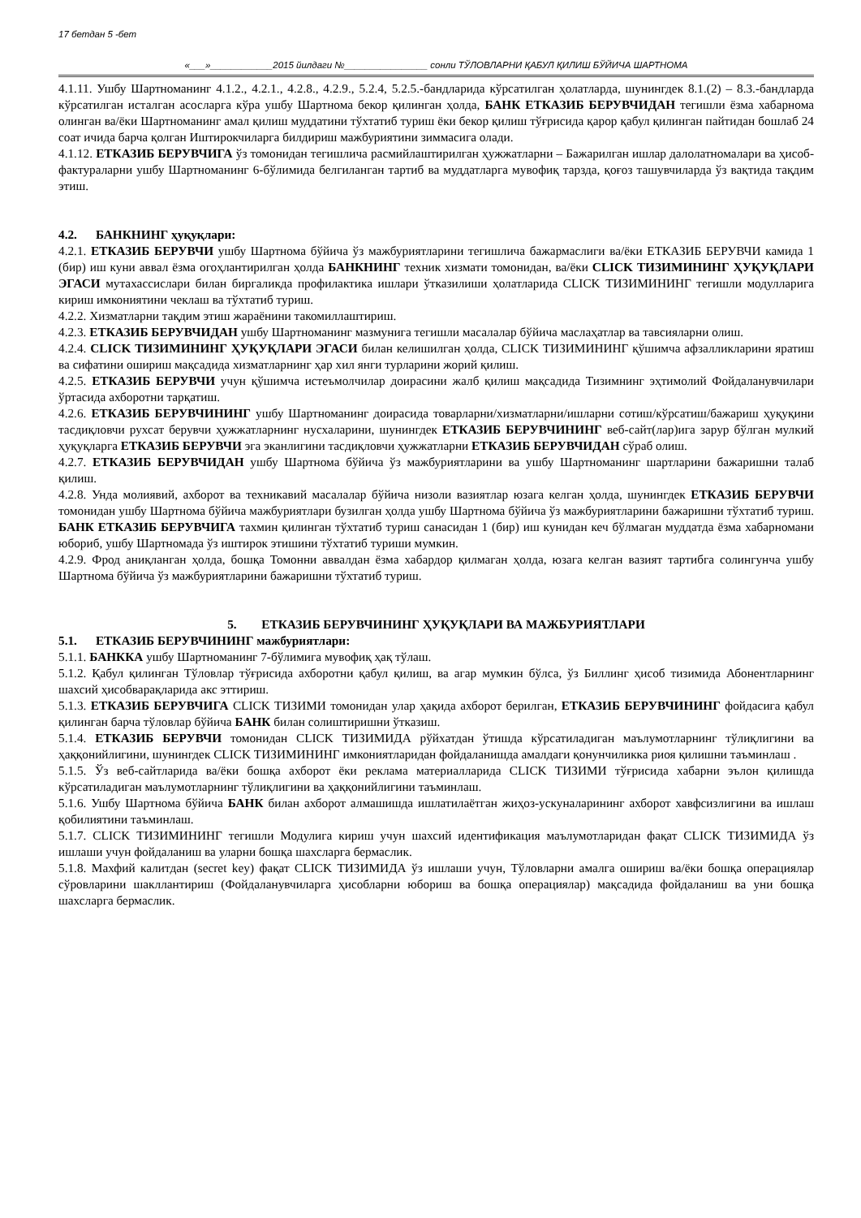17 бетдан 5 -бет
«___»____________2015 йилдаги №________________ сонли ТЎЛОВЛАРНИ ҚАБУЛ ҚИЛИШ БЎЙИЧА ШАРТНОМА
4.1.11. Ушбу Шартноманинг 4.1.2., 4.2.1., 4.2.8., 4.2.9., 5.2.4, 5.2.5.-бандларида кўрсатилган ҳолатларда, шунингдек 8.1.(2) – 8.3.-бандларда кўрсатилган исталган асосларга кўра ушбу Шартнома бекор қилинган ҳолда, БАНК ЕТКАЗИБ БЕРУВЧИДАН тегишли ёзма хабарнома олинган ва/ёки Шартноманинг амал қилиш муддатини тўхтатиб туриш ёки бекор қилиш тўғрисида қарор қабул қилинган пайтидан бошлаб 24 соат ичида барча қолган Иштирокчиларга билдириш мажбуриятини зиммасига олади.
4.1.12. ЕТКАЗИБ БЕРУВЧИГА ўз томонидан тегишлича расмийлаштирилган ҳужжатларни – Бажарилган ишлар далолатномалари ва ҳисоб-фактураларни ушбу Шартноманинг 6-бўлимида белгиланган тартиб ва муддатларга мувофиқ тарзда, қоғоз ташувчиларда ўз вақтида тақдим этиш.
4.2. БАНКНИНГ ҳуқуқлари:
4.2.1. ЕТКАЗИБ БЕРУВЧИ ушбу Шартнома бўйича ўз мажбуриятларини тегишлича бажармаслиги ва/ёки ЕТКАЗИБ БЕРУВЧИ камида 1 (бир) иш куни аввал ёзма огоҳлантирилган ҳолда БАНКНИНГ техник хизмати томонидан, ва/ёки CLICK ТИЗИМИНИНГ ҲУҚУҚЛАРИ ЭГАСИ мутахассислари билан биргаликда профилактика ишлари ўтказилиши ҳолатларида CLICK ТИЗИМИНИНГ тегишли модулларига кириш имкониятини чеклаш ва тўхтатиб туриш.
4.2.2. Хизматларни тақдим этиш жараёнини такомиллаштириш.
4.2.3. ЕТКАЗИБ БЕРУВЧИДАН ушбу Шартноманинг мазмунига тегишли масалалар бўйича маслаҳатлар ва тавсияларни олиш.
4.2.4. CLICK ТИЗИМИНИНГ ҲУҚУҚЛАРИ ЭГАСИ билан келишилган ҳолда, CLICK ТИЗИМИНИНГ қўшимча афзалликларини яратиш ва сифатини ошириш мақсадида хизматларнинг ҳар хил янги турларини жорий қилиш.
4.2.5. ЕТКАЗИБ БЕРУВЧИ учун қўшимча истеъмолчилар доирасини жалб қилиш мақсадида Тизимнинг эҳтимолий Фойдаланувчилари ўртасида ахборотни тарқатиш.
4.2.6. ЕТКАЗИБ БЕРУВЧИНИНГ ушбу Шартноманинг доирасида товарларни/хизматларни/ишларни сотиш/кўрсатиш/бажариш ҳуқуқини тасдиқловчи рухсат берувчи ҳужжатларнинг нусхаларини, шунингдек ЕТКАЗИБ БЕРУВЧИНИНГ веб-сайт(лар)ига зарур бўлган мулкий ҳуқуқларга ЕТКАЗИБ БЕРУВЧИ эга эканлигини тасдиқловчи ҳужжатларни ЕТКАЗИБ БЕРУВЧИДАН сўраб олиш.
4.2.7. ЕТКАЗИБ БЕРУВЧИДАН ушбу Шартнома бўйича ўз мажбуриятларини ва ушбу Шартноманинг шартларини бажаришни талаб қилиш.
4.2.8. Унда молиявий, ахборот ва техникавий масалалар бўйича низоли вазиятлар юзага келган ҳолда, шунингдек ЕТКАЗИБ БЕРУВЧИ томонидан ушбу Шартнома бўйича мажбуриятлари бузилган ҳолда ушбу Шартнома бўйича ўз мажбуриятларини бажаришни тўхтатиб туриш. БАНК ЕТКАЗИБ БЕРУВЧИГА тахмин қилинган тўхтатиб туриш санасидан 1 (бир) иш кунидан кеч бўлмаган муддатда ёзма хабарномани юбориб, ушбу Шартномада ўз иштирок этишини тўхтатиб туриши мумкин.
4.2.9. Фрод аниқланган ҳолда, бошқа Томонни аввалдан ёзма хабардор қилмаган ҳолда, юзага келган вазият тартибга солингунча ушбу Шартнома бўйича ўз мажбуриятларини бажаришни тўхтатиб туриш.
5. ЕТКАЗИБ БЕРУВЧИНИНГ ҲУҚУҚЛАРИ ВА МАЖБУРИЯТЛАРИ
5.1. ЕТКАЗИБ БЕРУВЧИНИНГ мажбуриятлари:
5.1.1. БАНККА ушбу Шартноманинг 7-бўлимига мувофиқ ҳақ тўлаш.
5.1.2. Қабул қилинган Тўловлар тўғрисида ахборотни қабул қилиш, ва агар мумкин бўлса, ўз Биллинг ҳисоб тизимида Абонентларнинг шахсий ҳисобварақларида акс эттириш.
5.1.3. ЕТКАЗИБ БЕРУВЧИГА CLICK ТИЗИМИ томонидан улар ҳақида ахборот берилган, ЕТКАЗИБ БЕРУВЧИНИНГ фойдасига қабул қилинган барча тўловлар бўйича БАНК билан солиштиришни ўтказиш.
5.1.4. ЕТКАЗИБ БЕРУВЧИ томонидан CLICK ТИЗИМИДА рўйхатдан ўтишда кўрсатиладиган маълумотларнинг тўлиқлигини ва ҳаққонийлигини, шунингдек CLICK ТИЗИМИНИНГ имкониятларидан фойдаланишда амалдаги қонунчиликка риоя қилишни таъминлаш .
5.1.5. Ўз веб-сайтларида ва/ёки бошқа ахборот ёки реклама материалларида CLICK ТИЗИМИ тўғрисида хабарни эълон қилишда кўрсатиладиган маълумотларнинг тўлиқлигини ва ҳаққонийлигини таъминлаш.
5.1.6. Ушбу Шартнома бўйича БАНК билан ахборот алмашишда ишлатилаётган жиҳоз-ускуналарининг ахборот хавфсизлигини ва ишлаш қобилиятини таъминлаш.
5.1.7. CLICK ТИЗИМИНИНГ тегишли Модулига кириш учун шахсий идентификация маълумотларидан фақат CLICK ТИЗИМИДА ўз ишлаши учун фойдаланиш ва уларни бошқа шахсларга бермаслик.
5.1.8. Махфий калитдан (secret key) фақат CLICK ТИЗИМИДА ўз ишлаши учун, Тўловларни амалга ошириш ва/ёки бошқа операциялар сўровларини шакллантириш (Фойдаланувчиларга ҳисобларни юбориш ва бошқа операциялар) мақсадида фойдаланиш ва уни бошқа шахсларга бермаслик.